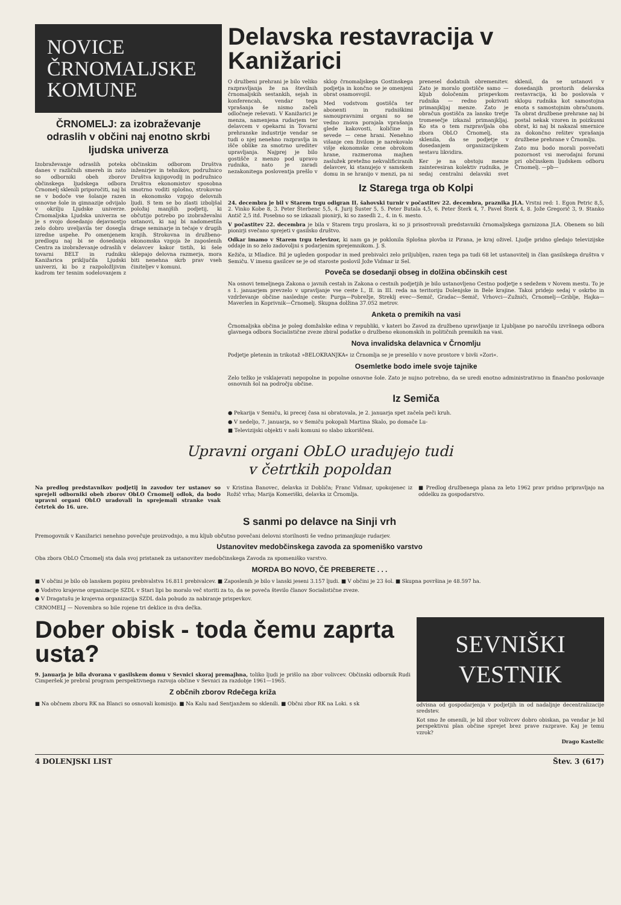NOVICE
ČRNOMALJSKE
KOMUNE
ČRNOMELJ: za izobraževanje odraslih v občini naj enotno skrbi ljudska univerza
Izobraževanje odraslih poteka danes v različnih smereh in zato so odborniki obeh zborov občinskega ljudskega odbora Črnomelj sklenili priporočiti, naj bi se v bodoče vse šolanje razen osnovne šole in gimnazije odvijalo v okrilju Ljudske univerze. Črnomaljska Ljudska univerza se je s svojo dosedanjo dejavnostjo zelo dobro uveljavila ter dosegla izredne uspehe. Po omenjenem predlogu naj bi se dosedanja Centra za izobraževanje odraslih v tovarni BELT in rudniku Kanižarica priključila Ljudski univerzi, ki bo z razpoložljivim kadrom ter tesnim sodelovanjem z občinskim odborom Društva inženirjev in tehnikov, podružnico Društva knjigovodij in podružnico Društva ekonomistov sposobna smotrno voditi splošno, strokovno in ekonomsko vzgojo delovnih ljudi. S tem se bo zlasti izboljšal položaj manjših podjetij, ki občutijo potrebo po izobraževalni ustanovi, ki naj bi nadomestila drage seminarje in tečaje v drugih krajih. Strokovna in družbeno-ekonomska vzgoja že zaposlenih delavcev kakor tistih, ki šele sklepajo delovna razmerja, mora biti nenehna skrb prav vseh činiteljev v komuni.
Delavska restavracija v Kanižarici
O družbeni prehrani je bilo veliko razpravljanja že na številnih črnomaljskih sestankih, sejah in konferencah, vendar tega vprašanja še nismo začeli odločneje reševati. V Kanižarici je menza, namenjena rudarjem ter delavcem v opekarni in Tovarni prehranske industrije vendar se tudi o njej nenehno razpravlja in išče oblike za smotrno ureditev upravljanja. Najprej je bilo gostišče z menzo pod upravo rudnika, nato je zaradi nezakonitega posloventja prešlo v sklop črnomaljskega Gostinskega podjetja in končno se je omenjeni obrat osamosvojil.
Med vodstvom gostišča ter abonenti in rudniškimi samoupravnimi organi so se vedno znova porajala vprašanja glede kakovosti, količine in sevede — cene hrani. Nenehno višanje cen živilom je narekovalo višje ekonomske cene obrokom hrane, razmeroma majhen zaslužek pretežno nekvalificiranih delavcev, ki stanujejo v samskem domu in se hranijo v menzi, pa ni prenesel dodatnih obremenitev. Zato je moralo gostišče samo — kljub določenim prispevkom rudnika — redno pokrivati primanjkljaj menze. Zato je obračun gostišča za lansko tretje tromesečje izkazal primanjkljaj. Ko sta o tem razpravljala oba zbora ObLO Črnomelj, sta sklenila, da se podjetje v dosedanjem organizacijskem sestavu likvidira.
Ker je na obstoju menze zainteresiran kolektiv rudnika, je sedaj centralni delavski svet sklenil, da se ustanovi v dosedanjih prostorih delavska restavracija, ki bo poslovala v sklopu rudnika kot samostojna enota s samostojnim obračunom. Ta obrat družbene prehrane naj bi postal nekak vzoren in poizkusni obrat, ki naj bi nakazal smernice za dokončno rešitev vprašanja družbene prehrane v Črnomlju.
Zato mu bodo morali posvečati pozornost vsi merodajni forumi pri občinskem ljudskem odboru Črnomelj. —pb—
Iz Starega trga ob Kolpi
24. decembra je bil v Starem trgu odigran II. šahovski turnir v počastitev 22. decembra, praznika JLA. Vrstni red: 1. Egon Petric 8,5, 2. Vinko Kobe 8, 3. Peter Šterbenc 5,5, 4. Jurij Šuster 5, 5. Peter Butala 4,5, 6. Peter Šterk 4, 7. Pavel Šterk 4, 8. Jože Gregorič 3, 9. Stanko Antič 2,5 itd. Posebno so se izkazali pionirji, ki so zasedli 2., 4. in 6. mesto.
V počastitev 22. decembra je bila v Starem trgu proslava, ki so ji prisostvovali predstavniki črnomaljskega garnizona JLA. Obenem so bili pionirji svečano sprejeti v gasilsko društvo.
Odkar imamo v Starem trgu televizor, ki nam ga je poklonila Splošna plovba iz Pirana, je kraj oživel. Ljudje pridno gledajo televizijske oddaje in so zelo zadovoljni s podarjenim sprejemnikom. J. S.
Kežiča, iz Mladice. Bil je ugleden gospodar in med prebivalci zelo priljubljen, razen tega pa tudi 68 let ustanovitelj in član gasilskega društva v Semiču. V imenu gasilcev se je od staroste poslovil Jože Vidmar iz Sel.
Poveča se dosedanji obseg in dolžina občinskih cest
Na osnovi temeljnega Zakona o javnih cestah in Zakona o cestnih podjetjih je bilo ustanovljeno Cestno podjetje s sedežem v Novem mestu. To je s 1. januarjem prevzelo v upravljanje vse ceste I., II. in III. reda na teritoriju Dolenjske in Bele krajine. Takoi pridejo sedaj v oskrbo in vzdrževanje občine naslednje ceste: Purga—Pobrežje, Streklj evec—Semič, Gradac—Semič, Vrhovci—Zužniči, Črnomelj—Griblje, Hajka—Maverlen in Koprivnik—Črnomelj. Skupna dolžina 37.052 metrov.
Anketa o premikih na vasi
Črnomaljska občina je poleg domžalske edina v republiki, v kateri bo Zavod za družbeno upravljanje iz Ljubljane po naročilu izvršnega odbora glavnega odbora Socialistične zveze zbiral podatke o družbeno ekonomskih in političnih premikih na vasi.
Nova invalidska delavnica v Črnomlju
Podjetje pletenin in trikotaž »BELOKRANJKA« iz Črnomlja se je preselilo v nove prostore v bivši »Zori«.
Osemletke bodo imele svoje tajnike
Zelo težko je vsklajevati nepopolne in popolne osnovne šole. Zato je nujno potrebno, da se uredi enotno administrativno in finančno poslovanje osnovnih šol na področju občine.
Iz Semiča
● Pekarija v Semiču, ki precej časa ni obratovala, je 2. januarja spet začela peči kruh.
● V nedeljo, 7. januarja, so v Semiču pokopali Martina Skalo, po domače Lu-
■ Televizijski objekti v naši komuni so slabo izkoriščeni.
Upravni organi ObLO uradujejo tudi
v četrtkih popoldan
Na predlog predstavnikov podjetij in zavodov ter ustanov so sprejeli odborniki obeh zborov ObLO Črnomelj odlok, da bodo upravni organi ObLO uradovali in sprejemali stranke vsak četrtek do 16. ure.
v Kristina Banovec, delavka iz Dobliča; Franc Vidmar, upokojenec iz Rožič vrha; Marija Komeriški, delavka iz Črnomlja.
■ Predlog družbenega plana za leto 1962 prav pridno pripravljajo na oddelku za gospodarstvo.
S sanmi po delavce na Sinji vrh
Premogovnik v Kanižarici nenehno povečuje proizvodnjo, a mu kljub občutno povečani delovni storilnosti še vedno primanjkuje rudarjev.
Ustanovitev medobčinskega zavoda za spomeniško varstvo
Oba zbora ObLO Črnomelj sta dala svoj pristanek za ustanovitev medobčinskega Zavoda za spomeniško varstvo.
MORDA BO NOVO, ČE PREBERETE . . .
■ V občini je bilo ob lanskem popisu prebivalstva 16.811 prebivalcev. ■ Zaposlenih je bilo v lanski jeseni 3.157 ljudi. ■ V občini je 23 šol. ■ Skupna površina je 48.597 ha.
● Vodstvo krajevne organizacije SZDL v Stari lipi bo moralo več storiti za to, da se poveča število članov Socialistične zveze.
● V Dragatušu je krajevna organizacija SZDL dala pobudo za nabiranje prispevkov.
CRNOMELJ — Novembra so bile rojene tri deklice in dva dečka.
Dober obisk - toda čemu zaprta usta?
9. januarja je bila dvorana v gasilskem domu v Sevnici skoraj premajhna, toliko ljudi je prišlo na zbor volivcev. Občinski odbornik Rudi Cimperšek je prebral program perspektivnega razvoja občine v Sevnici za razdobje 1961—1965.
Z občnih zborov Rdečega križa
■ Na občnem zboru RK na Blanci so osnovali komisijo. ■ Na Kalu nad Sentjanžem so sklenili. ■ Občni zbor RK na Loki. s sk
SEVNIŠKI
VESTNIK
odvisna od gospodarjenja v podjetjih in od nadaljnje decentralizacije sredstev.
Kot smo že omenili, je bil zbor volivcev dobro obiskan, pa vendar je bil perspektivni plan občine sprejet brez prave razprave. Kaj je temu vzrok?
Drago Kastelic
4 DOLENJSKI LIST Štev. 3 (617)